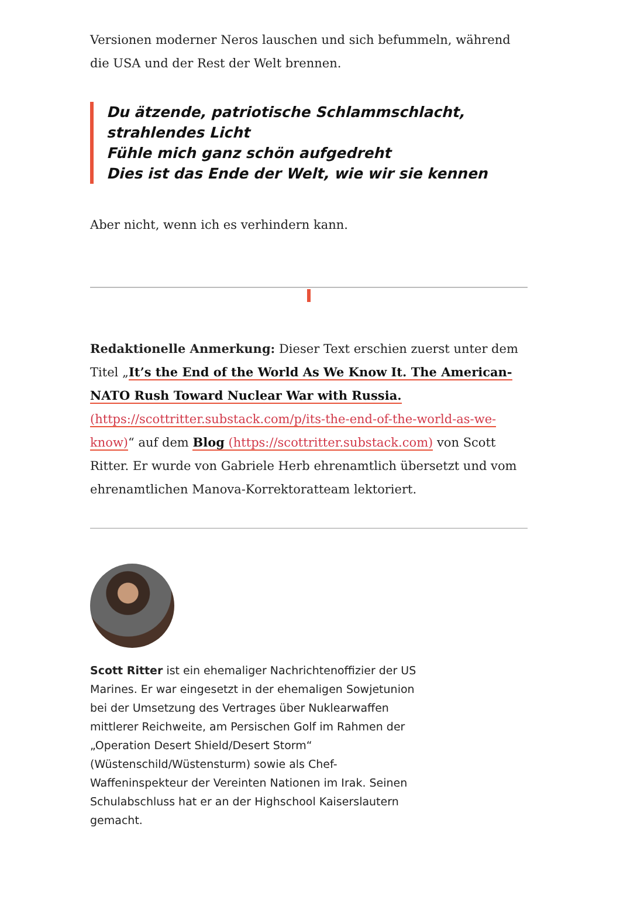Versionen moderner Neros lauschen und sich befummeln, während die USA und der Rest der Welt brennen.
Du ätzende, patriotische Schlammschlacht, strahlendes Licht
Fühle mich ganz schön aufgedreht
Dies ist das Ende der Welt, wie wir sie kennen
Aber nicht, wenn ich es verhindern kann.
Redaktionelle Anmerkung: Dieser Text erschien zuerst unter dem Titel „It’s the End of the World As We Know It. The American-NATO Rush Toward Nuclear War with Russia. (https://scottritter.substack.com/p/its-the-end-of-the-world-as-we-know)“ auf dem Blog (https://scottritter.substack.com) von Scott Ritter. Er wurde von Gabriele Herb ehrenamtlich übersetzt und vom ehrenamtlichen Manova-Korrektoratteam lektoriert.
Scott Ritter ist ein ehemaliger Nachrichtenoffizier der US Marines. Er war eingesetzt in der ehemaligen Sowjetunion bei der Umsetzung des Vertrages über Nuklearwaffen mittlerer Reichweite, am Persischen Golf im Rahmen der „Operation Desert Shield/Desert Storm“ (Wüstenschild/Wüstensturm) sowie als Chef-Waffeninspekteur der Vereinten Nationen im Irak. Seinen Schulabschluss hat er an der Highschool Kaiserslautern gemacht.